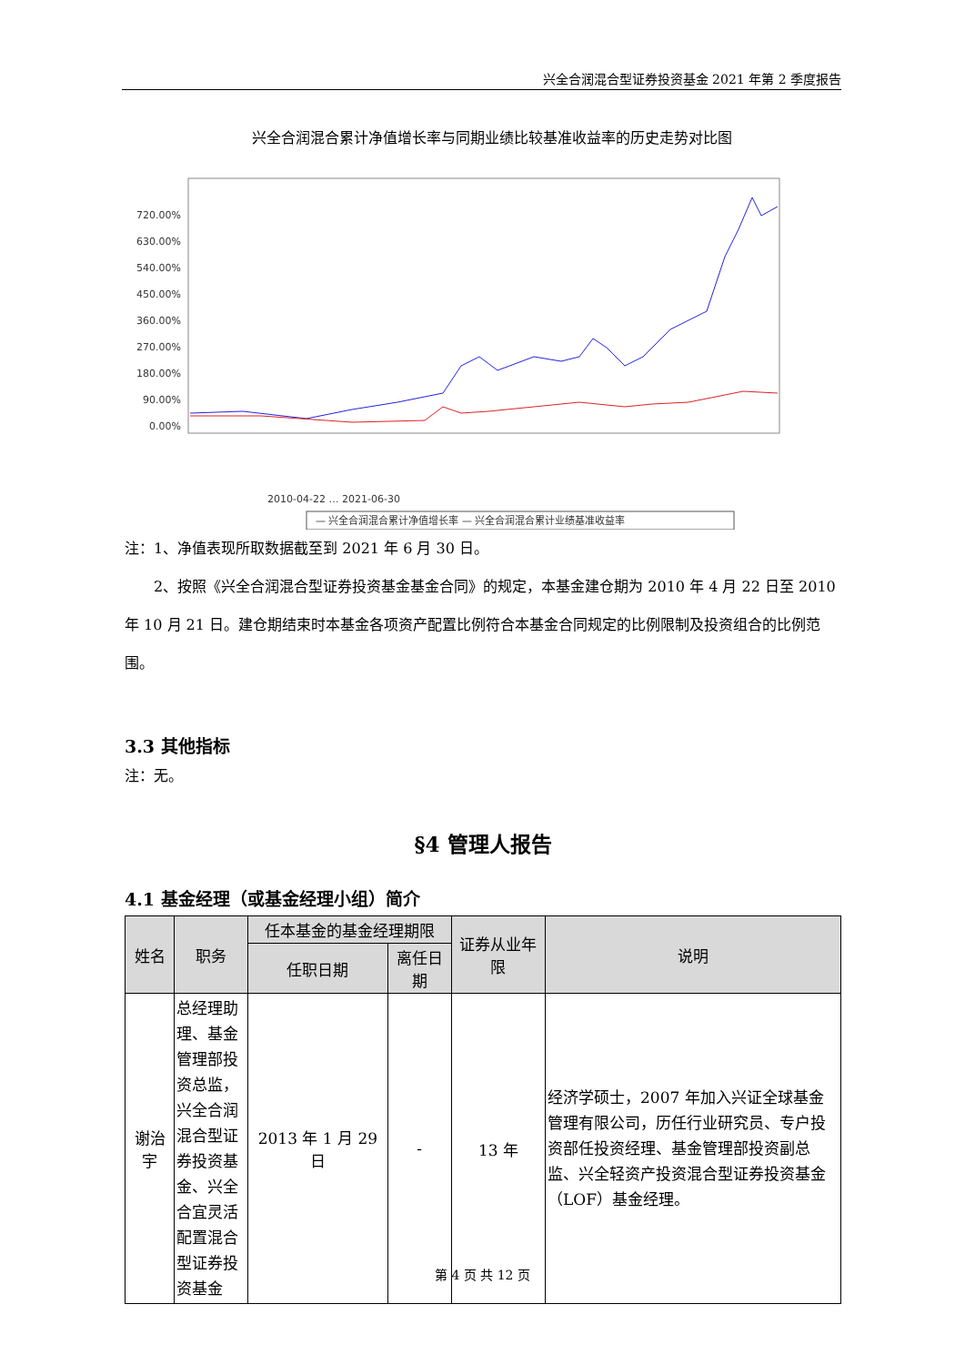兴全合润混合型证券投资基金 2021 年第 2 季度报告
兴全合润混合累计净值增长率与同期业绩比较基准收益率的历史走势对比图
720.00%
630.00%
540.00%
450.00%
360.00%
270.00%
180.00%
90.00%
0.00%
2010-04-22 … 2021-06-30
— 兴全合润混合累计净值增长率 — 兴全合润混合累计业绩基准收益率
注：1、净值表现所取数据截至到 2021 年 6 月 30 日。
  2、按照《兴全合润混合型证券投资基金基金合同》的规定，本基金建仓期为 2010 年 4 月 22 日至 2010 年 10 月 21 日。建仓期结束时本基金各项资产配置比例符合本基金合同规定的比例限制及投资组合的比例范围。
3.3 其他指标
注：无。
§4 管理人报告
4.1 基金经理（或基金经理小组）简介
| 姓名 | 职务 | 任本基金的基金经理期限 | | 证券从业年限 | 说明 |
| --- | --- | --- | --- | --- | --- |
| | | 任职日期 | 离任日期 | | |
| 谢治宇 | 总经理助理、基金管理部投资总监，兴全合润混合型证券投资基金、兴全合宜灵活配置混合型证券投资基金 | 2013 年 1 月 29 日 | - | 13 年 | 经济学硕士，2007 年加入兴证全球基金管理有限公司，历任行业研究员、专户投资部任投资经理、基金管理部投资副总监、兴全轻资产投资混合型证券投资基金（LOF）基金经理。 |
第 4 页 共 12 页